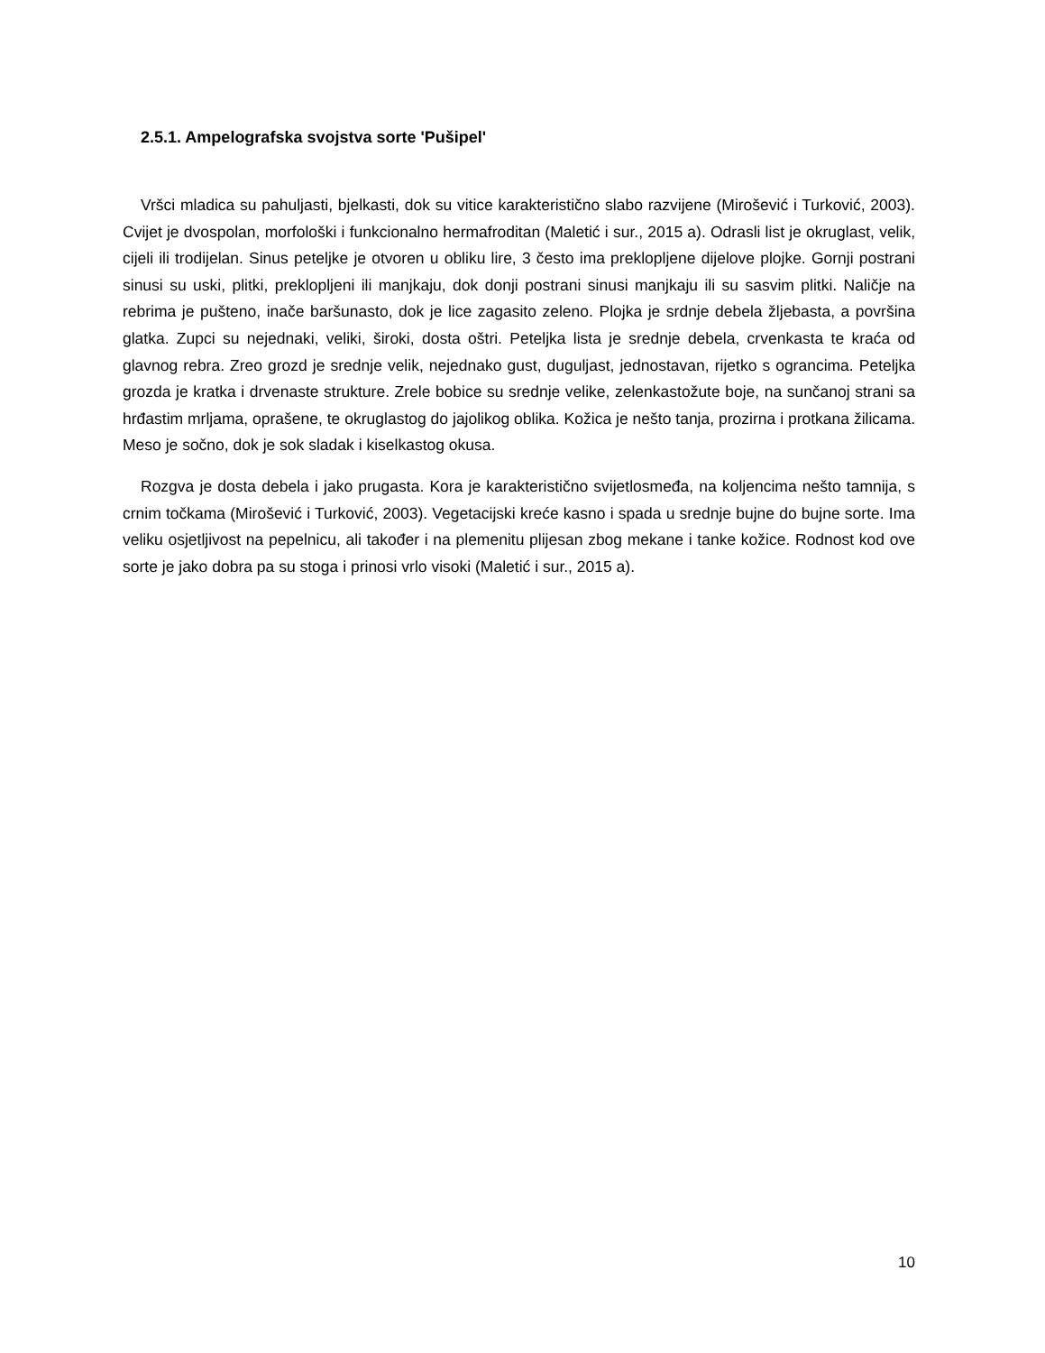2.5.1. Ampelografska svojstva sorte 'Pušipel'
Vršci mladica su pahuljasti, bjelkasti, dok su vitice karakteristično slabo razvijene (Mirošević i Turković, 2003). Cvijet je dvospolan, morfološki i funkcionalno hermafroditan (Maletić i sur., 2015 a). Odrasli list je okruglast, velik, cijeli ili trodijelan. Sinus peteljke je otvoren u obliku lire, 3 često ima preklopljene dijelove plojke. Gornji postrani sinusi su uski, plitki, preklopljeni ili manjkaju, dok donji postrani sinusi manjkaju ili su sasvim plitki. Naličje na rebrima je pušteno, inače baršunasto, dok je lice zagasito zeleno. Plojka je srdnje debela žljebasta, a površina glatka. Zupci su nejednaki, veliki, široki, dosta oštri. Peteljka lista je srednje debela, crvenkasta te kraća od glavnog rebra. Zreo grozd je srednje velik, nejednako gust, duguljast, jednostavan, rijetko s ograncima. Peteljka grozda je kratka i drvenaste strukture. Zrele bobice su srednje velike, zelenkastožute boje, na sunčanoj strani sa hrđastim mrljama, oprašene, te okruglastog do jajolikog oblika. Kožica je nešto tanja, prozirna i protkana žilicama. Meso je sočno, dok je sok sladak i kiselkastog okusa.
Rozgva je dosta debela i jako prugasta. Kora je karakteristično svijetlosmeđa, na koljencima nešto tamnija, s crnim točkama (Mirošević i Turković, 2003). Vegetacijski kreće kasno i spada u srednje bujne do bujne sorte. Ima veliku osjetljivost na pepelnicu, ali također i na plemenitu plijesan zbog mekane i tanke kožice. Rodnost kod ove sorte je jako dobra pa su stoga i prinosi vrlo visoki (Maletić i sur., 2015 a).
10